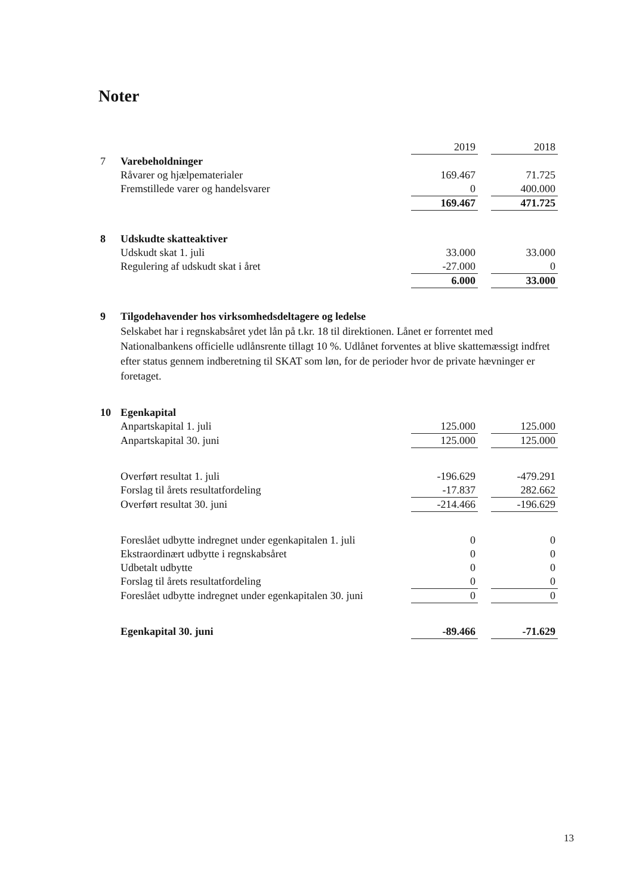Noter
| | | 2019 | | 2018 |
| 7 | Varebeholdninger | | | |
| | Råvarer og hjælpematerialer | 169.467 | | 71.725 |
| | Fremstillede varer og handelsvarer | 0 | | 400.000 |
| | | 169.467 | | 471.725 |
| 8 | Udskudte skatteaktiver | | | |
| | Udskudt skat 1. juli | 33.000 | | 33.000 |
| | Regulering af udskudt skat i året | -27.000 | | 0 |
| | | 6.000 | | 33.000 |
| 9 | Tilgodehavender hos virksomhedsdeltagere og ledelse | | | |
| | Selskabet har i regnskabsåret ydet lån på t.kr. 18 til direktionen. Lånet er forrentet med Nationalbankens officielle udlånsrente tillagt 10 %. Udlånet forventes at blive skattemæssigt indfret efter status gennem indberetning til SKAT som løn, for de perioder hvor de private hævninger er foretaget. | | | |
| 10 | Egenkapital | | | |
| | Anpartskapital 1. juli | 125.000 | | 125.000 |
| | Anpartskapital 30. juni | 125.000 | | 125.000 |
| | Overført resultat 1. juli | -196.629 | | -479.291 |
| | Forslag til årets resultatfordeling | -17.837 | | 282.662 |
| | Overført resultat 30. juni | -214.466 | | -196.629 |
| | Foreslået udbytte indregnet under egenkapitalen 1. juli | 0 | | 0 |
| | Ekstraordinært udbytte i regnskabsåret | 0 | | 0 |
| | Udbetalt udbytte | 0 | | 0 |
| | Forslag til årets resultatfordeling | 0 | | 0 |
| | Foreslået udbytte indregnet under egenkapitalen 30. juni | 0 | | 0 |
| | Egenkapital 30. juni | -89.466 | | -71.629 |
13